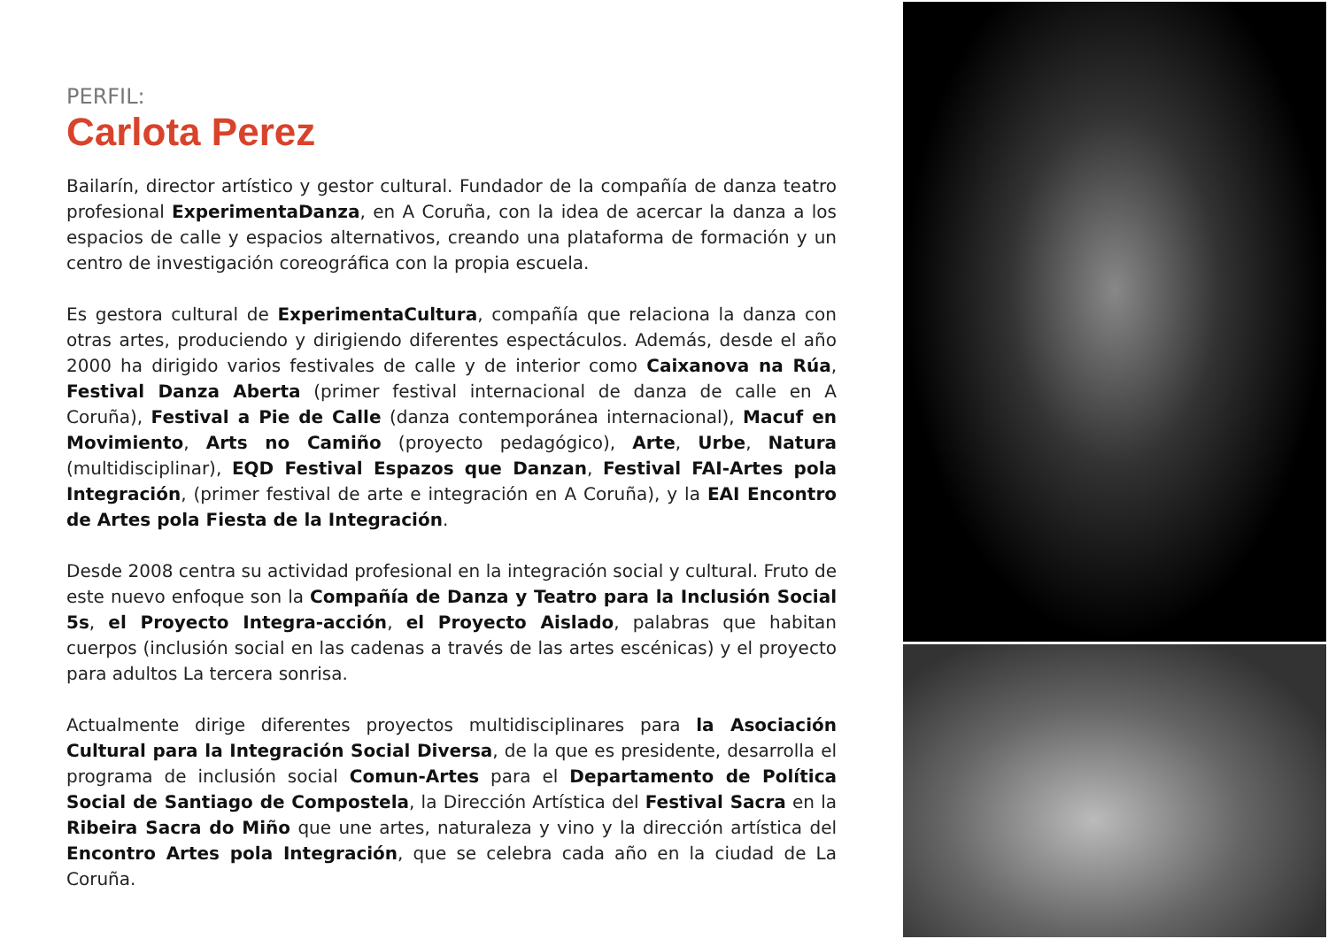PERFIL:
Carlota Perez
Bailarín, director artístico y gestor cultural. Fundador de la compañía de danza teatro profesional ExperimentaDanza, en A Coruña, con la idea de acercar la danza a los espacios de calle y espacios alternativos, creando una plataforma de formación y un centro de investigación coreográfica con la propia escuela.
Es gestora cultural de ExperimentaCultura, compañía que relaciona la danza con otras artes, produciendo y dirigiendo diferentes espectáculos. Además, desde el año 2000 ha dirigido varios festivales de calle y de interior como Caixanova na Rúa, Festival Danza Aberta (primer festival internacional de danza de calle en A Coruña), Festival a Pie de Calle (danza contemporánea internacional), Macuf en Movimiento, Arts no Camiño (proyecto pedagógico), Arte, Urbe, Natura (multidisciplinar), EQD Festival Espazos que Danzan, Festival FAI-Artes pola Integración, (primer festival de arte e integración en A Coruña), y la EAI Encontro de Artes pola Fiesta de la Integración.
Desde 2008 centra su actividad profesional en la integración social y cultural. Fruto de este nuevo enfoque son la Compañía de Danza y Teatro para la Inclusión Social 5s, el Proyecto Integra-acción, el Proyecto Aislado, palabras que habitan cuerpos (inclusión social en las cadenas a través de las artes escénicas) y el proyecto para adultos La tercera sonrisa.
Actualmente dirige diferentes proyectos multidisciplinares para la Asociación Cultural para la Integración Social Diversa, de la que es presidente, desarrolla el programa de inclusión social Comun-Artes para el Departamento de Política Social de Santiago de Compostela, la Dirección Artística del Festival Sacra en la Ribeira Sacra do Miño que une artes, naturaleza y vino y la dirección artística del Encontro Artes pola Integración, que se celebra cada año en la ciudad de La Coruña.